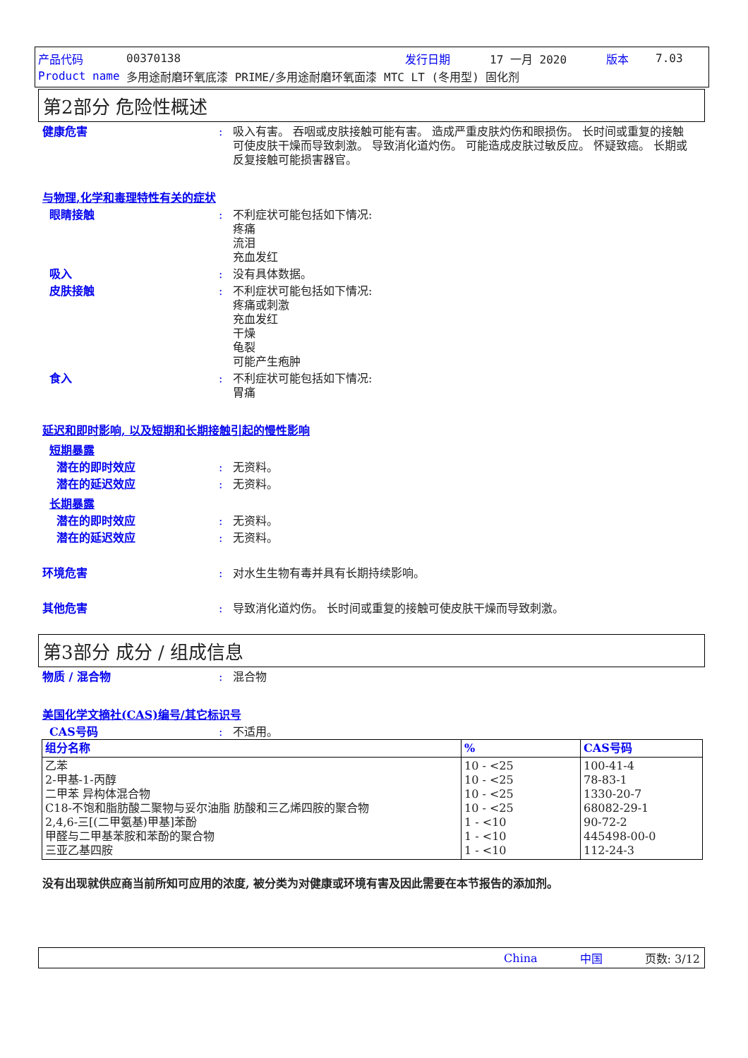产品代码 00370138 发行日期 17 一月 2020 版本 7.03
Product name 多用途耐磨环氧底漆 PRIME/多用途耐磨环氧面漆 MTC LT (冬用型) 固化剂
第2部分 危险性概述
健康危害: 吸入有害。 吞咽或皮肤接触可能有害。 造成严重皮肤灼伤和眼损伤。 长时间或重复的接触可使皮肤干燥而导致刺激。 导致消化道灼伤。 可能造成皮肤过敏反应。 怀疑致癌。 长期或反复接触可能损害器官。
与物理,化学和毒理特性有关的症状
眼睛接触: 不利症状可能包括如下情况:
疼痛
流泪
充血发红
吸入: 没有具体数据。
皮肤接触: 不利症状可能包括如下情况:
疼痛或刺激
充血发红
干燥
龟裂
可能产生疱肿
食入: 不利症状可能包括如下情况:
胃痛
延迟和即时影响, 以及短期和长期接触引起的慢性影响
短期暴露
潜在的即时效应: 无资料。
潜在的延迟效应: 无资料。
长期暴露
潜在的即时效应: 无资料。
潜在的延迟效应: 无资料。
环境危害: 对水生生物有毒并具有长期持续影响。
其他危害: 导致消化道灼伤。 长时间或重复的接触可使皮肤干燥而导致刺激。
第3部分 成分 / 组成信息
物质 / 混合物: 混合物
美国化学文摘社(CAS)编号/其它标识号
CAS号码: 不适用。
| 组分名称 | % | CAS号码 |
| --- | --- | --- |
| 乙苯 2-甲基-1-丙醇 二甲苯 异构体混合物 C18-不饱和脂肪酸二聚物与妥尔油脂 肪酸和三乙烯四胺的聚合物 2,4,6-三[(二甲氨基)甲基]苯酚 甲醛与二甲基苯胺和苯酚的聚合物 三亚乙基四胺 | 10 - <25 10 - <25 10 - <25 10 - <25 1 - <10 1 - <10 1 - <10 | 100-41-4 78-83-1 1330-20-7 68082-29-1 90-72-2 445498-00-0 112-24-3 |
没有出现就供应商当前所知可应用的浓度, 被分类为对健康或环境有害及因此需要在本节报告的添加剂。
China 中国 页数: 3/12